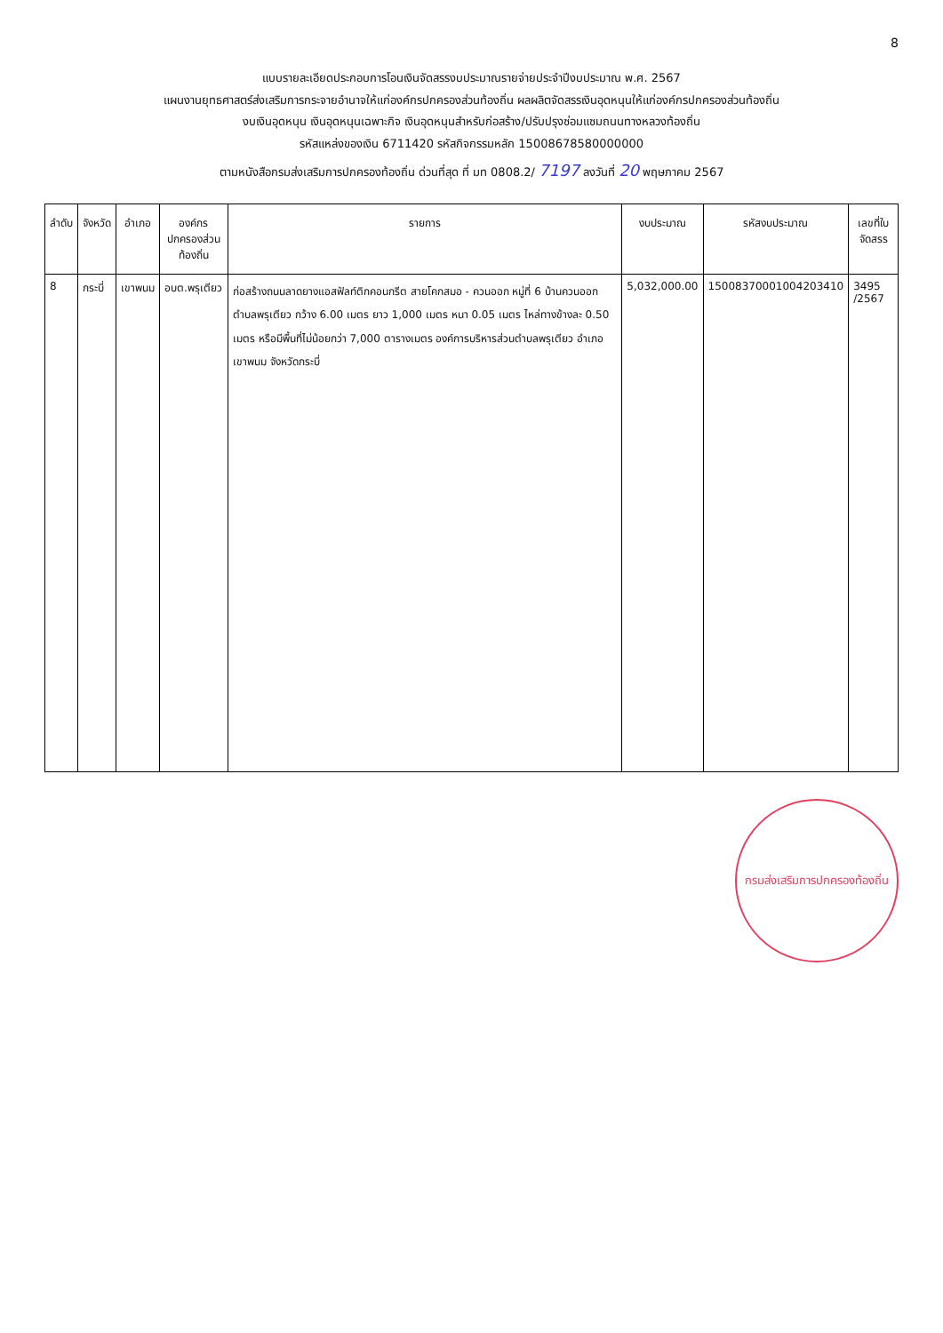8
แบบรายละเอียดประกอบการโอนเงินจัดสรรงบประมาณรายจ่ายประจำปีงบประมาณ พ.ศ. 2567
แผนงานยุทธศาสตร์ส่งเสริมการกระจายอำนาจให้แก่องค์กรปกครองส่วนท้องถิ่น ผลผลิตจัดสรรเงินอุดหนุนให้แก่องค์กรปกครองส่วนท้องถิ่น
งบเงินอุดหนุน เงินอุดหนุนเฉพาะกิจ เงินอุดหนุนสำหรับก่อสร้าง/ปรับปรุงซ่อมแซมถนนทางหลวงท้องถิ่น
รหัสแหล่งของเงิน 6711420 รหัสกิจกรรมหลัก 15008678580000000
ตามหนังสือกรมส่งเสริมการปกครองท้องถิ่น ด่วนที่สุด ที่ มท 0808.2/ 7197 ลงวันที่ 20 พฤษภาคม 2567
| ลำดับ | จังหวัด | อำเภอ | องค์กรปกครองส่วนท้องถิ่น | รายการ | งบประมาณ | รหัสงบประมาณ | เลขที่ใบจัดสรร |
| --- | --- | --- | --- | --- | --- | --- | --- |
| 8 | กระบี่ | เขาพนม | อบต.พรุเตียว | ก่อสร้างถนนลาดยางแอสฟัลท์ติกคอนกรีต สายโคกสมอ - ควนออก หมู่ที่ 6 บ้านควนออก ตำบลพรุเตียว กว้าง 6.00 เมตร ยาว 1,000 เมตร หนา 0.05 เมตร ไหล่ทางข้างละ 0.50 เมตร หรือมีพื้นที่ไม่น้อยกว่า 7,000 ตารางเมตร องค์การบริหารส่วนตำบลพรุเตียว อำเภอเขาพนม จังหวัดกระบี่ | 5,032,000.00 | 15008370001004203410 | 3495 /2567 |
กรมส่งเสริมการปกครองท้องถิ่น